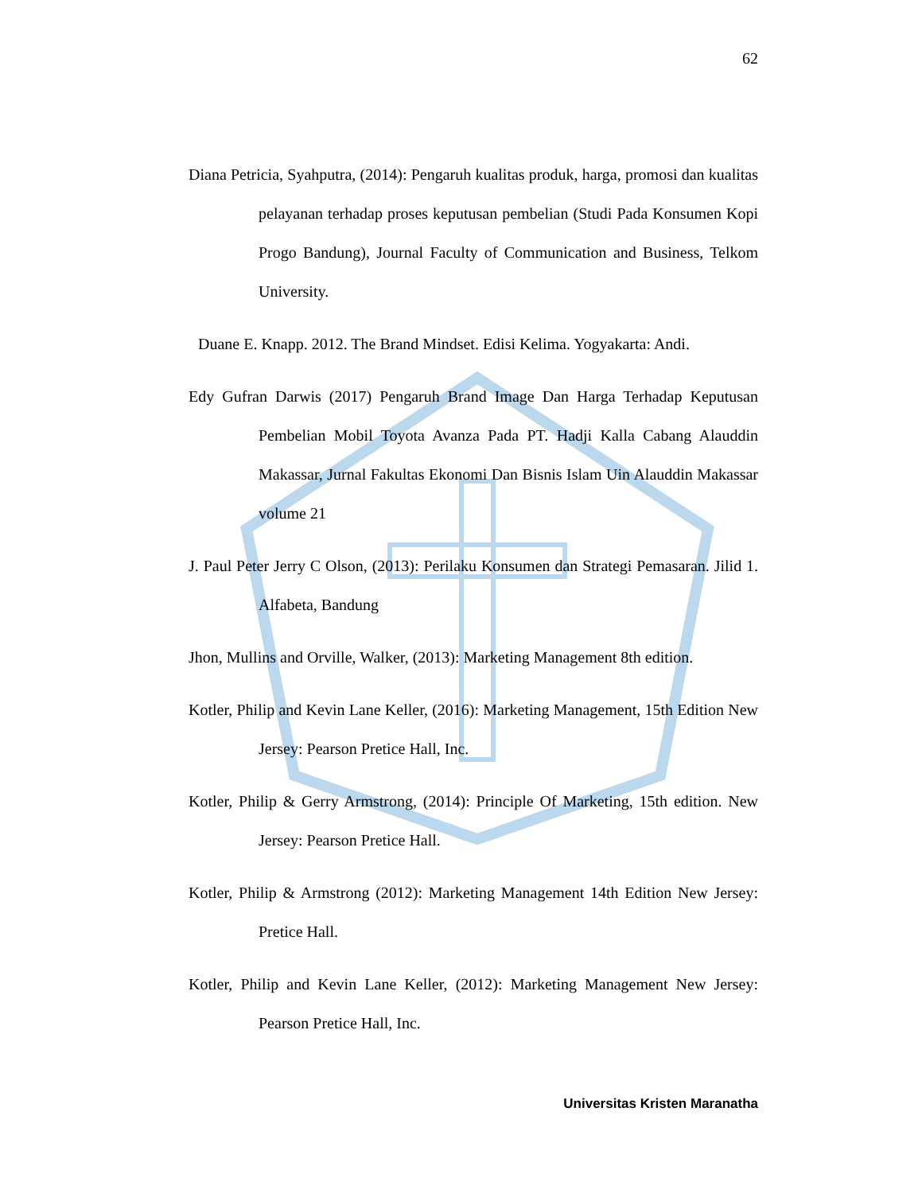62
Diana Petricia, Syahputra, (2014): Pengaruh kualitas produk, harga, promosi dan kualitas pelayanan terhadap proses keputusan pembelian (Studi Pada Konsumen Kopi Progo Bandung), Journal Faculty of Communication and Business, Telkom University.
Duane E. Knapp. 2012. The Brand Mindset. Edisi Kelima. Yogyakarta: Andi.
Edy Gufran Darwis (2017) Pengaruh Brand Image Dan Harga Terhadap Keputusan Pembelian Mobil Toyota Avanza Pada PT. Hadji Kalla Cabang Alauddin Makassar, Jurnal Fakultas Ekonomi Dan Bisnis Islam Uin Alauddin Makassar volume 21
J. Paul Peter Jerry C Olson, (2013): Perilaku Konsumen dan Strategi Pemasaran. Jilid 1. Alfabeta, Bandung
Jhon, Mullins and Orville, Walker, (2013): Marketing Management 8th edition.
Kotler, Philip and Kevin Lane Keller, (2016): Marketing Management, 15th Edition New Jersey: Pearson Pretice Hall, Inc.
Kotler, Philip & Gerry Armstrong, (2014): Principle Of Marketing, 15th edition. New Jersey: Pearson Pretice Hall.
Kotler, Philip & Armstrong (2012): Marketing Management 14th Edition New Jersey: Pretice Hall.
Kotler, Philip and Kevin Lane Keller, (2012): Marketing Management New Jersey: Pearson Pretice Hall, Inc.
Universitas Kristen Maranatha